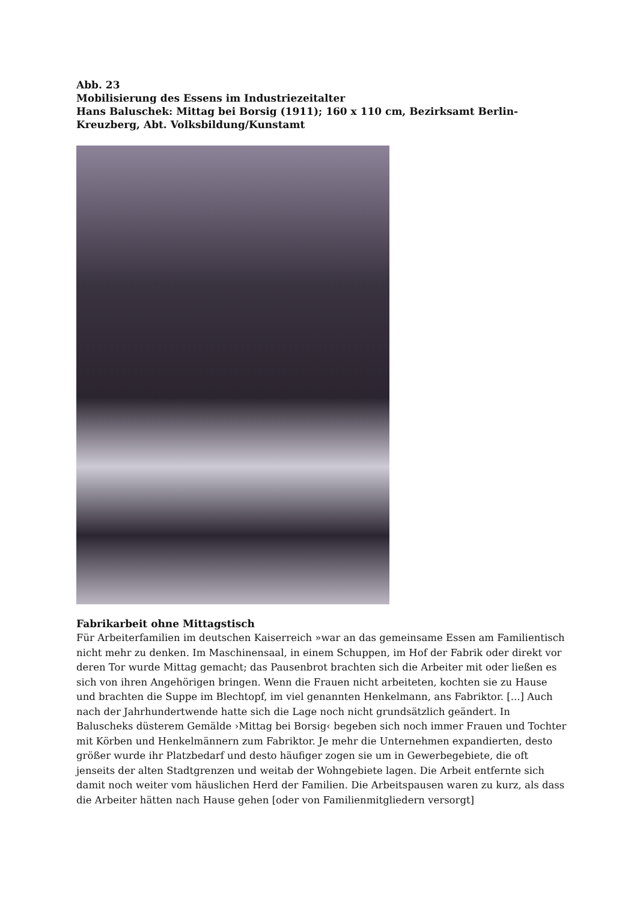Abb. 23
Mobilisierung des Essens im Industriezeitalter
Hans Baluschek: Mittag bei Borsig (1911); 160 x 110 cm, Bezirksamt Berlin-Kreuzberg, Abt. Volksbildung/Kunstamt
Fabrikarbeit ohne Mittagstisch
Für Arbeiterfamilien im deutschen Kaiserreich »war an das gemeinsame Essen am Familientisch nicht mehr zu denken. Im Maschinensaal, in einem Schuppen, im Hof der Fabrik oder direkt vor deren Tor wurde Mittag gemacht; das Pausenbrot brachten sich die Arbeiter mit oder ließen es sich von ihren Angehörigen bringen. Wenn die Frauen nicht arbeiteten, kochten sie zu Hause und brachten die Suppe im Blechtopf, im viel genannten Henkelmann, ans Fabriktor. [...] Auch nach der Jahrhundertwende hatte sich die Lage noch nicht grundsätzlich geändert. In Baluscheks düsterem Gemälde ›Mittag bei Borsig‹ begeben sich noch immer Frauen und Tochter mit Körben und Henkelmännern zum Fabriktor. Je mehr die Unternehmen expandierten, desto größer wurde ihr Platzbedarf und desto häufiger zogen sie um in Gewerbegebiete, die oft jenseits der alten Stadtgrenzen und weitab der Wohngebiete lagen. Die Arbeit entfernte sich damit noch weiter vom häuslichen Herd der Familien. Die Arbeitspausen waren zu kurz, als dass die Arbeiter hätten nach Hause gehen [oder von Familienmitgliedern versorgt]